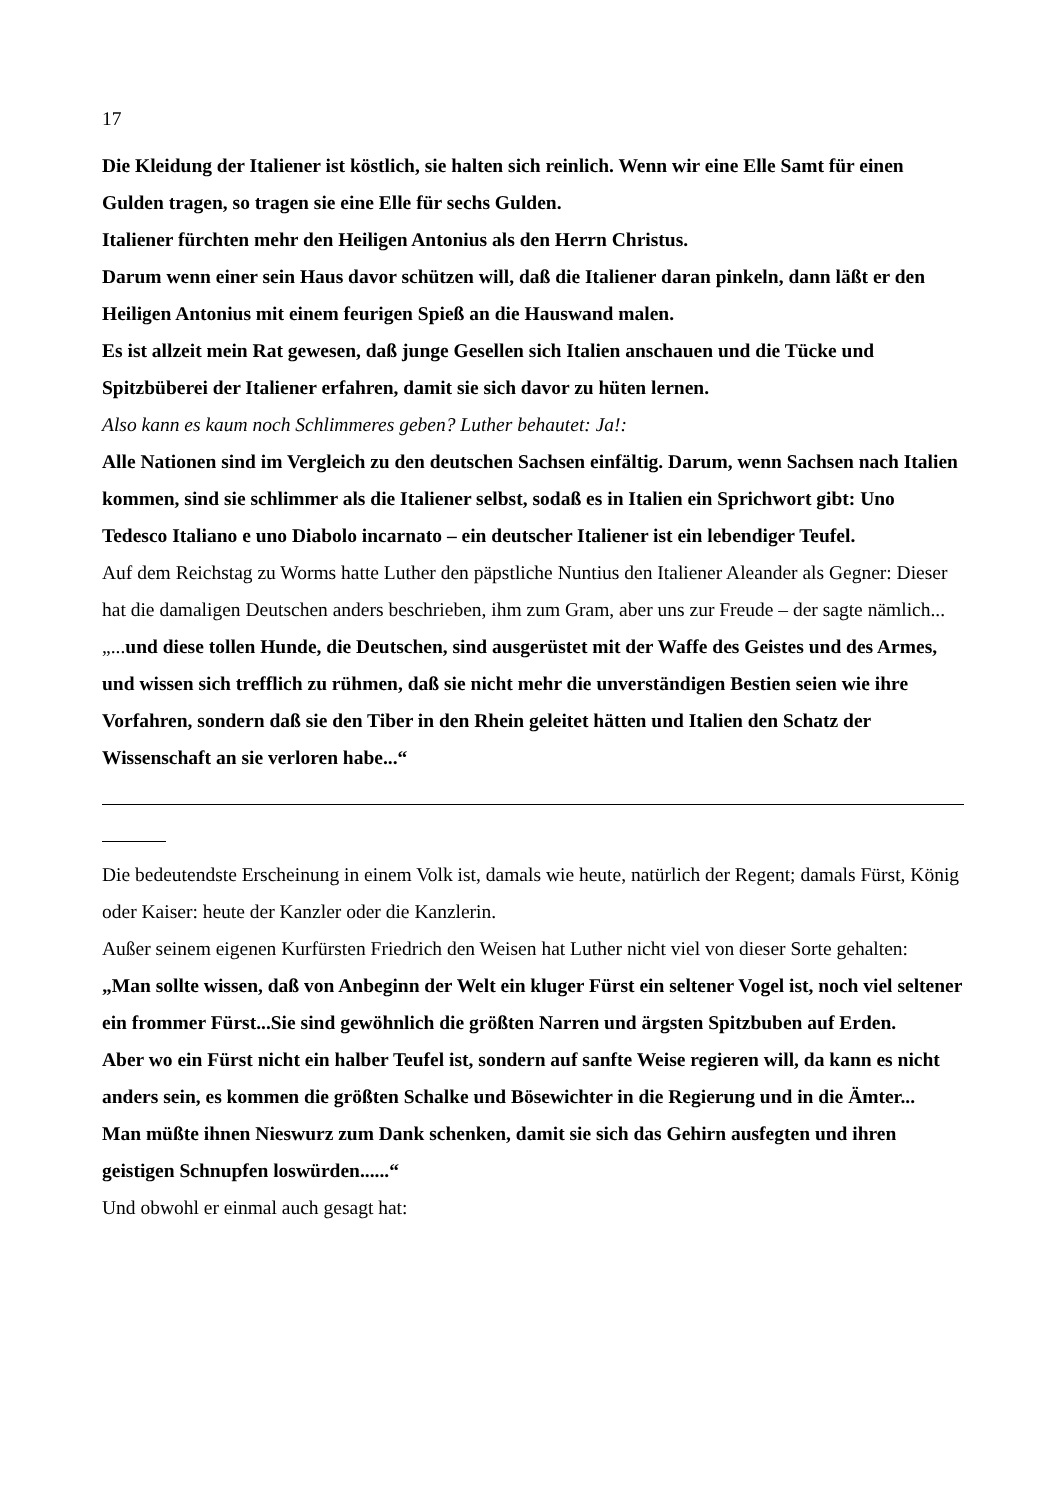17
Die Kleidung der Italiener ist köstlich, sie halten sich reinlich. Wenn wir eine Elle Samt für einen Gulden tragen, so tragen sie eine Elle für sechs Gulden.
Italiener fürchten mehr den Heiligen Antonius als den Herrn Christus.
Darum wenn einer sein Haus davor schützen will, daß die Italiener daran pinkeln, dann läßt er den
Heiligen Antonius mit einem feurigen Spieß an die Hauswand malen.
Es ist allzeit mein Rat gewesen, daß junge Gesellen sich Italien anschauen und die Tücke und Spitzbüberei der Italiener erfahren, damit sie sich davor zu hüten lernen.
Also kann es kaum noch Schlimmeres geben? Luther behautet: Ja!:
Alle Nationen sind im Vergleich zu den deutschen Sachsen einfältig. Darum, wenn Sachsen nach Italien kommen, sind sie schlimmer als die Italiener selbst, sodaß es in Italien ein Sprichwort gibt: Uno Tedesco Italiano e uno Diabolo incarnato – ein deutscher Italiener ist ein lebendiger Teufel.
Auf dem Reichstag zu Worms hatte Luther den päpstliche Nuntius den Italiener Aleander als Gegner: Dieser hat die damaligen Deutschen anders beschrieben, ihm zum Gram, aber uns zur Freude – der sagte nämlich... „...und diese tollen Hunde, die Deutschen, sind ausgerüstet mit der Waffe des Geistes und des Armes, und wissen sich trefflich zu rühmen, daß sie nicht mehr die unverständigen Bestien seien wie ihre Vorfahren, sondern daß sie den Tiber in den Rhein geleitet hätten und Italien den Schatz der Wissenschaft an sie verloren habe...“
Die bedeutendste Erscheinung in einem Volk ist, damals wie heute, natürlich der Regent; damals Fürst, König oder Kaiser: heute der Kanzler oder die Kanzlerin.
Außer seinem eigenen Kurfürsten Friedrich den Weisen hat Luther nicht viel von dieser Sorte gehalten:
„Man sollte wissen, daß von Anbeginn der Welt ein kluger Fürst ein seltener Vogel ist, noch viel seltener ein frommer Fürst...Sie sind gewöhnlich die größten Narren und ärgsten Spitzbuben auf Erden.
Aber wo ein Fürst nicht ein halber Teufel ist, sondern auf sanfte Weise regieren will, da kann es nicht anders sein, es kommen die größten Schalke und Bösewichter in die Regierung und in die Ämter...
Man müßte ihnen Nieswurz zum Dank schenken, damit sie sich das Gehirn ausfegten und ihren geistigen Schnupfen loswürden......“
Und obwohl er einmal auch gesagt hat: